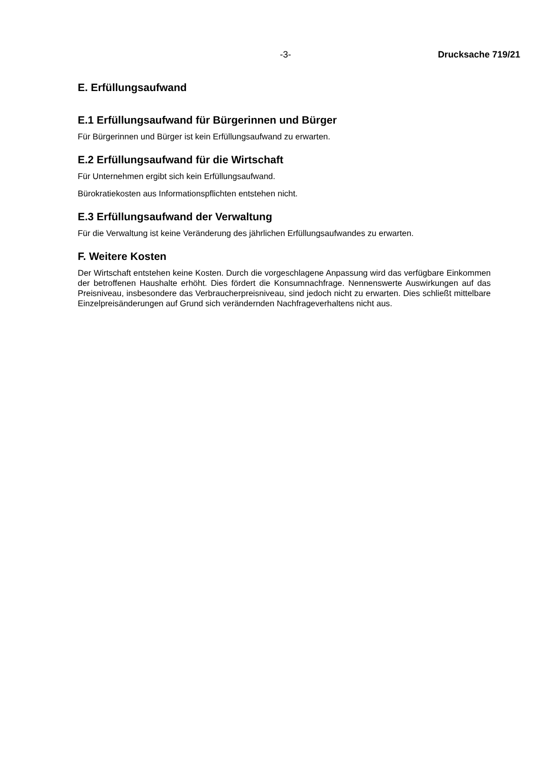-3- Drucksache 719/21
E. Erfüllungsaufwand
E.1 Erfüllungsaufwand für Bürgerinnen und Bürger
Für Bürgerinnen und Bürger ist kein Erfüllungsaufwand zu erwarten.
E.2 Erfüllungsaufwand für die Wirtschaft
Für Unternehmen ergibt sich kein Erfüllungsaufwand.
Bürokratiekosten aus Informationspflichten entstehen nicht.
E.3 Erfüllungsaufwand der Verwaltung
Für die Verwaltung ist keine Veränderung des jährlichen Erfüllungsaufwandes zu erwarten.
F. Weitere Kosten
Der Wirtschaft entstehen keine Kosten. Durch die vorgeschlagene Anpassung wird das verfügbare Einkommen der betroffenen Haushalte erhöht. Dies fördert die Konsumnachfrage. Nennenswerte Auswirkungen auf das Preisniveau, insbesondere das Verbraucherpreisniveau, sind jedoch nicht zu erwarten. Dies schließt mittelbare Einzelpreisänderungen auf Grund sich verändernden Nachfrageverhaltens nicht aus.